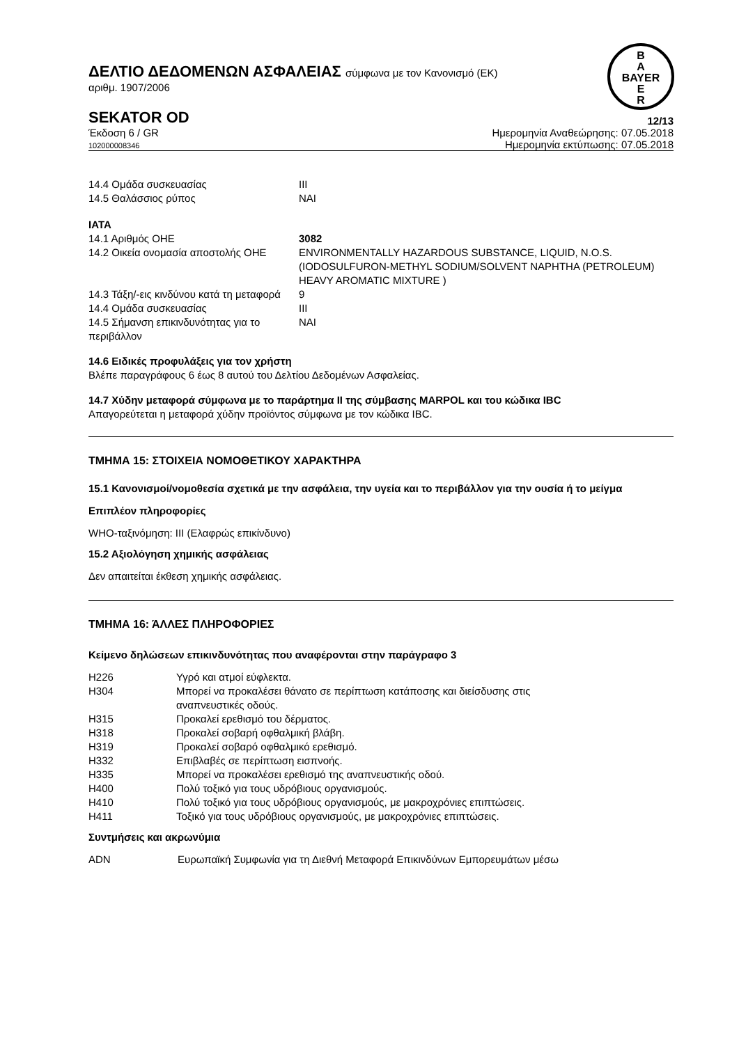B
A
BAYER
E
R
ΔΕΛΤΙΟ ΔΕΔΟΜΕΝΩΝ ΑΣΦΑΛΕΙΑΣ σύμφωνα με τον Κανονισμό (ΕΚ)
αριθμ. 1907/2006
SEKATOR OD 12/13
Έκδοση 6 / GR
102000008346 Ημερομηνία Αναθεώρησης: 07.05.2018
Ημερομηνία εκτύπωσης: 07.05.2018
| 14.4 Ομάδα συσκευασίας | III |
| 14.5 Θαλάσσιος ρύπος | ΝΑΙ |
IATA
| 14.1 Αριθμός ΟΗΕ | 3082 |
| 14.2 Οικεία ονομασία αποστολής ΟΗΕ | ENVIRONMENTALLY HAZARDOUS SUBSTANCE, LIQUID, N.O.S. (IODOSULFURON-METHYL SODIUM/SOLVENT NAPHTHA (PETROLEUM) HEAVY AROMATIC MIXTURE ) |
| 14.3 Τάξη/-εις κινδύνου κατά τη μεταφορά | 9 |
| 14.4 Ομάδα συσκευασίας | III |
| 14.5 Σήμανση επικινδυνότητας για το περιβάλλον | ΝΑΙ |
14.6 Ειδικές προφυλάξεις για τον χρήστη
Βλέπε παραγράφους 6 έως 8 αυτού του Δελτίου Δεδομένων Ασφαλείας.
14.7 Χύδην μεταφορά σύμφωνα με το παράρτημα II της σύμβασης MARPOL και του κώδικα IBC
Απαγορεύτεται η μεταφορά χύδην προϊόντος σύμφωνα με τον κώδικα IBC.
ΤΜΗΜΑ 15: ΣΤΟΙΧΕΙΑ ΝΟΜΟΘΕΤΙΚΟΥ ΧΑΡΑΚΤΗΡΑ
15.1 Κανονισμοί/νομοθεσία σχετικά με την ασφάλεια, την υγεία και το περιβάλλον για την ουσία ή το μείγμα
Επιπλέον πληροφορίες
WHO-ταξινόμηση: III (Ελαφρώς επικίνδυνο)
15.2 Αξιολόγηση χημικής ασφάλειας
Δεν απαιτείται έκθεση χημικής ασφάλειας.
ΤΜΗΜΑ 16: ΆΛΛΕΣ ΠΛΗΡΟΦΟΡΙΕΣ
Κείμενο δηλώσεων επικινδυνότητας που αναφέρονται στην παράγραφο 3
| H226 | Υγρό και ατμοί εύφλεκτα. |
| H304 | Μπορεί να προκαλέσει θάνατο σε περίπτωση κατάποσης και διείσδυσης στις αναπνευστικές οδούς. |
| H315 | Προκαλεί ερεθισμό του δέρματος. |
| H318 | Προκαλεί σοβαρή οφθαλμική βλάβη. |
| H319 | Προκαλεί σοβαρό οφθαλμικό ερεθισμό. |
| H332 | Επιβλαβές σε περίπτωση εισπνοής. |
| H335 | Μπορεί να προκαλέσει ερεθισμό της αναπνευστικής οδού. |
| H400 | Πολύ τοξικό για τους υδρόβιους οργανισμούς. |
| H410 | Πολύ τοξικό για τους υδρόβιους οργανισμούς, με μακροχρόνιες επιπτώσεις. |
| H411 | Τοξικό για τους υδρόβιους οργανισμούς, με μακροχρόνιες επιπτώσεις. |
Συντμήσεις και ακρωνύμια
| ADN | Ευρωπαϊκή Συμφωνία για τη Διεθνή Μεταφορά Επικινδύνων Εμπορευμάτων μέσω |